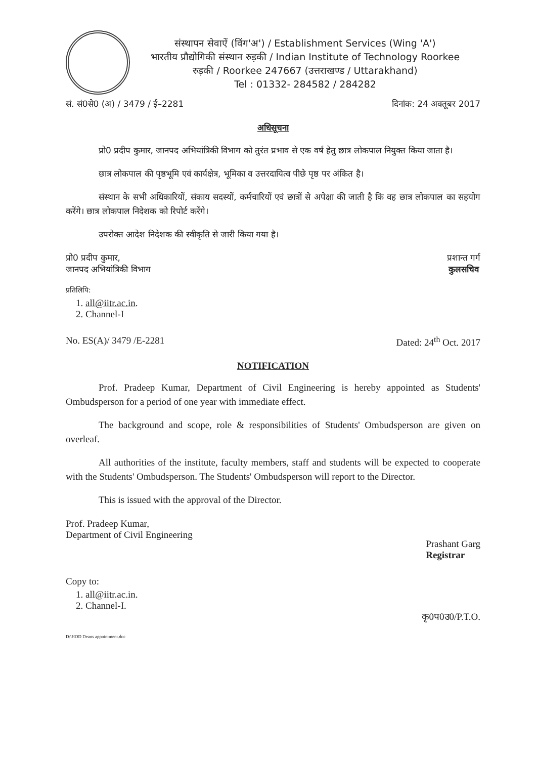संस्थापन सेवाऐं (विंग'अ') / Establishment Services (Wing 'A')
भारतीय प्रौद्योगिकी संस्थान रुड़की / Indian Institute of Technology Roorkee
रुड़की / Roorkee 247667 (उत्तराखण्ड / Uttarakhand)
Tel : 01332- 284582 / 284282
सं. सं0से0 (अ) / 3479 / ई–2281 दिनांक: 24 अक्तूबर 2017
अधिसूचना
प्रो0 प्रदीप कुमार, जानपद अभियांत्रिकी विभाग को तुरंत प्रभाव से एक वर्ष हेतु छात्र लोकपाल नियुक्त किया जाता है।
छात्र लोकपाल की पृष्ठभूमि एवं कार्यक्षेत्र, भूमिका व उत्तरदायित्व पीछे पृष्ठ पर अंकित है।
संस्थान के सभी अधिकारियों, संकाय सदस्यों, कर्मचारियों एवं छात्रों से अपेक्षा की जाती है कि वह छात्र लोकपाल का सहयोग करेंगे। छात्र लोकपाल निदेशक को रिपोर्ट करेंगे।
उपरोक्त आदेश निदेशक की स्वीकृति से जारी किया गया है।
प्रो0 प्रदीप कुमार,
जानपद अभियांत्रिकी विभाग
प्रशान्त गर्ग
कुलसचिव
प्रतिलिपि:
1. all@iitr.ac.in.
2. Channel-I
No. ES(A)/ 3479 /E-2281 Dated: 24<sup>th</sup> Oct. 2017
NOTIFICATION
Prof. Pradeep Kumar, Department of Civil Engineering is hereby appointed as Students' Ombudsperson for a period of one year with immediate effect.
The background and scope, role & responsibilities of Students' Ombudsperson are given on overleaf.
All authorities of the institute, faculty members, staff and students will be expected to cooperate with the Students' Ombudsperson. The Students' Ombudsperson will report to the Director.
This is issued with the approval of the Director.
Prof. Pradeep Kumar,
Department of Civil Engineering
Prashant Garg
Registrar
Copy to:
1. all@iitr.ac.in.
2. Channel-I.
कृ0प0उ0/P.T.O.
D:\HOD Deans appointment.doc